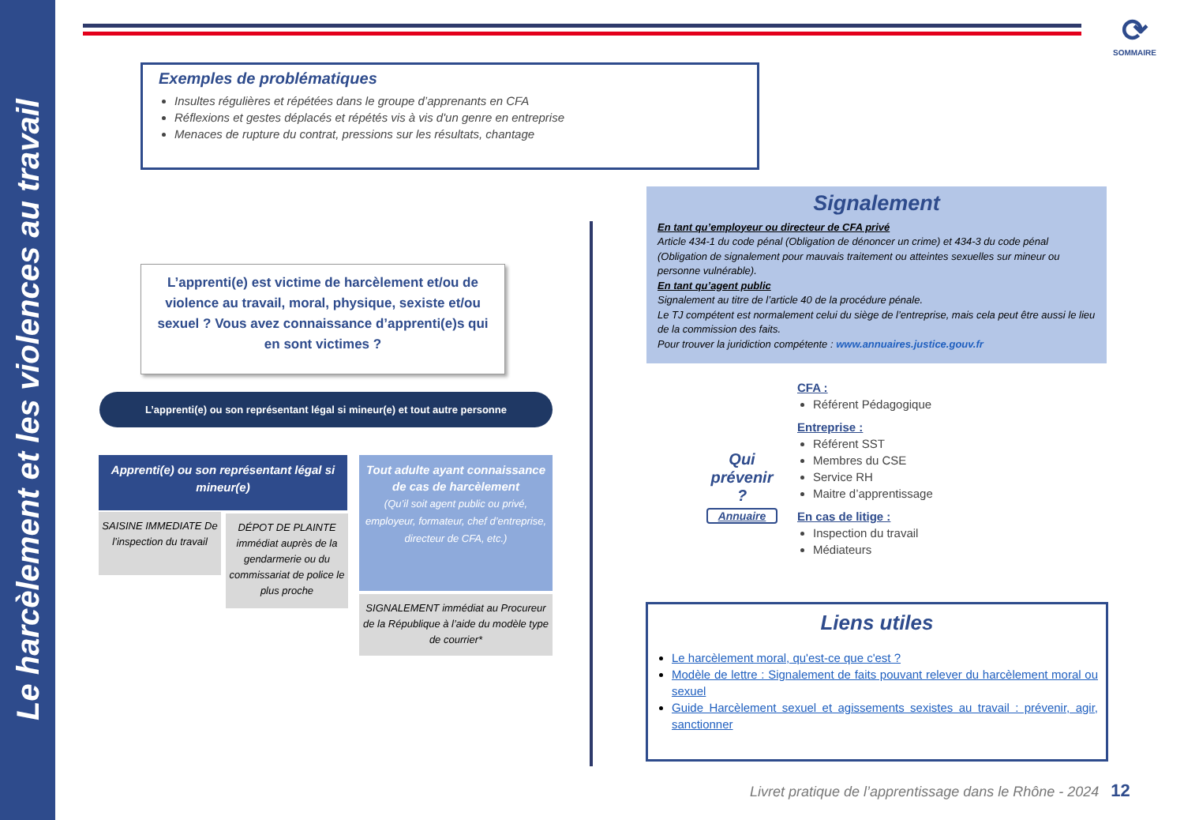Le harcèlement et les violences au travail
⟳
SOMMAIRE
Exemples de problématiques
Insultes régulières et répétées dans le groupe d’apprenants en CFA
Réflexions et gestes déplacés et répétés vis à vis d'un genre en entreprise
Menaces de rupture du contrat, pressions sur les résultats, chantage
L’apprenti(e) est victime de harcèlement et/ou de violence au travail, moral, physique, sexiste et/ou sexuel ? Vous avez connaissance d’apprenti(e)s qui en sont victimes ?
L’apprenti(e) ou son représentant légal si mineur(e) et tout autre personne
Apprenti(e) ou son représentant légal si mineur(e)
SAISINE IMMEDIATE De l’inspection du travail
DÉPOT DE PLAINTE immédiat auprès de la gendarmerie ou du commissariat de police le plus proche
Tout adulte ayant connaissance de cas de harcèlement
(Qu’il soit agent public ou privé, employeur, formateur, chef d’entreprise, directeur de CFA, etc.)
SIGNALEMENT immédiat au Procureur de la République à l’aide du modèle type de courrier*
Signalement
En tant qu’employeur ou directeur de CFA privé
Article 434-1 du code pénal (Obligation de dénoncer un crime) et 434-3 du code pénal (Obligation de signalement pour mauvais traitement ou atteintes sexuelles sur mineur ou personne vulnérable).
En tant qu’agent public
Signalement au titre de l’article 40 de la procédure pénale.
Le TJ compétent est normalement celui du siège de l’entreprise, mais cela peut être aussi le lieu de la commission des faits.
Pour trouver la juridiction compétente : www.annuaires.justice.gouv.fr
Qui prévenir ?
Annuaire
CFA :
Référent Pédagogique
Entreprise :
Référent SST
Membres du CSE
Service RH
Maitre d’apprentissage
En cas de litige :
Inspection du travail
Médiateurs
Liens utiles
Le harcèlement moral, qu'est-ce que c'est ?
Modèle de lettre : Signalement de faits pouvant relever du harcèlement moral ou sexuel
Guide Harcèlement sexuel et agissements sexistes au travail : prévenir, agir, sanctionner
Livret pratique de l’apprentissage dans le Rhône - 2024 12